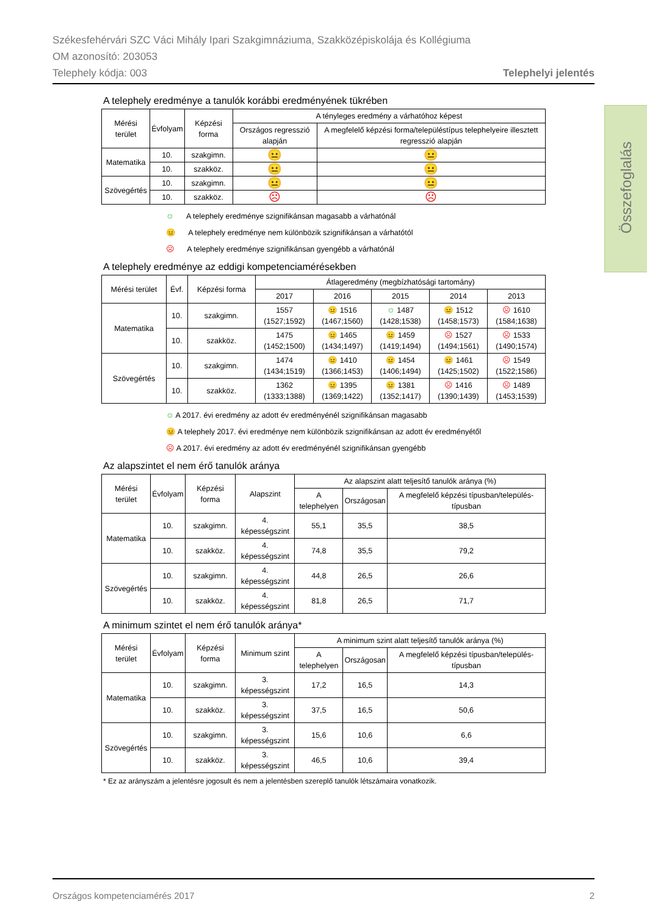Székesfehérvári SZC Váci Mihály Ipari Szakgimnáziuma, Szakközépiskolája és Kollégiuma
OM azonosító: 203053
Telephely kódja: 003 Telephelyi jelentés
Összefoglalás
A telephely eredménye a tanulók korábbi eredményének tükrében
| Mérési terület | Évfolyam | Képzési forma | A tényleges eredmény a várhatóhoz képest | |
| --- | --- | --- | --- | --- |
| | | | Országos regresszió alapján | A megfelelő képzési forma/településtípus telephelyeire illesztett regresszió alapján |
| Matematika | 10. | szakgimn. | 😐 | 😐 |
| | 10. | szakköz. | 😐 | 😐 |
| Szövegértés | 10. | szakgimn. | 😐 | 😐 |
| | 10. | szakköz. | ☹ | ☹ |
☺ A telephely eredménye szignifikánsan magasabb a várhatónál
😐 A telephely eredménye nem különbözik szignifikánsan a várhatótól
☹ A telephely eredménye szignifikánsan gyengébb a várhatónál
A telephely eredménye az eddigi kompetenciamérésekben
| Mérési terület | Évf. | Képzési forma | Átlageredmény (megbízhatósági tartomány) | | | | |
| --- | --- | --- | --- | --- | --- | --- | --- |
| | | | 2017 | 2016 | 2015 | 2014 | 2013 |
| Matematika | 10. | szakgimn. | 1557 (1527;1592) | 😐 1516 (1467;1560) | ☺ 1487 (1428;1538) | 😐 1512 (1458;1573) | ☹ 1610 (1584;1638) |
| | 10. | szakköz. | 1475 (1452;1500) | 😐 1465 (1434;1497) | 😐 1459 (1419;1494) | ☹ 1527 (1494;1561) | ☹ 1533 (1490;1574) |
| Szövegértés | 10. | szakgimn. | 1474 (1434;1519) | 😐 1410 (1366;1453) | 😐 1454 (1406;1494) | 😐 1461 (1425;1502) | ☹ 1549 (1522;1586) |
| | 10. | szakköz. | 1362 (1333;1388) | 😐 1395 (1369;1422) | 😐 1381 (1352;1417) | ☹ 1416 (1390;1439) | ☹ 1489 (1453;1539) |
☺ A 2017. évi eredmény az adott év eredményénél szignifikánsan magasabb
😐 A telephely 2017. évi eredménye nem különbözik szignifikánsan az adott év eredményétől
☹ A 2017. évi eredmény az adott év eredményénél szignifikánsan gyengébb
Az alapszintet el nem érő tanulók aránya
| Mérési terület | Évfolyam | Képzési forma | Alapszint | Az alapszint alatt teljesítő tanulók aránya (%) | | |
| --- | --- | --- | --- | --- | --- | --- |
| | | | | A telephelyen | Országosan | A megfelelő képzési típusban/település-típusban |
| Matematika | 10. | szakgimn. | 4. képességszint | 55,1 | 35,5 | 38,5 |
| | 10. | szakköz. | 4. képességszint | 74,8 | 35,5 | 79,2 |
| Szövegértés | 10. | szakgimn. | 4. képességszint | 44,8 | 26,5 | 26,6 |
| | 10. | szakköz. | 4. képességszint | 81,8 | 26,5 | 71,7 |
A minimum szintet el nem érő tanulók aránya*
| Mérési terület | Évfolyam | Képzési forma | Minimum szint | A minimum szint alatt teljesítő tanulók aránya (%) | | |
| --- | --- | --- | --- | --- | --- | --- |
| | | | | A telephelyen | Országosan | A megfelelő képzési típusban/település-típusban |
| Matematika | 10. | szakgimn. | 3. képességszint | 17,2 | 16,5 | 14,3 |
| | 10. | szakköz. | 3. képességszint | 37,5 | 16,5 | 50,6 |
| Szövegértés | 10. | szakgimn. | 3. képességszint | 15,6 | 10,6 | 6,6 |
| | 10. | szakköz. | 3. képességszint | 46,5 | 10,6 | 39,4 |
* Ez az arányszám a jelentésre jogosult és nem a jelentésben szereplő tanulók létszámaira vonatkozik.
Országos kompetenciamérés 2017 2